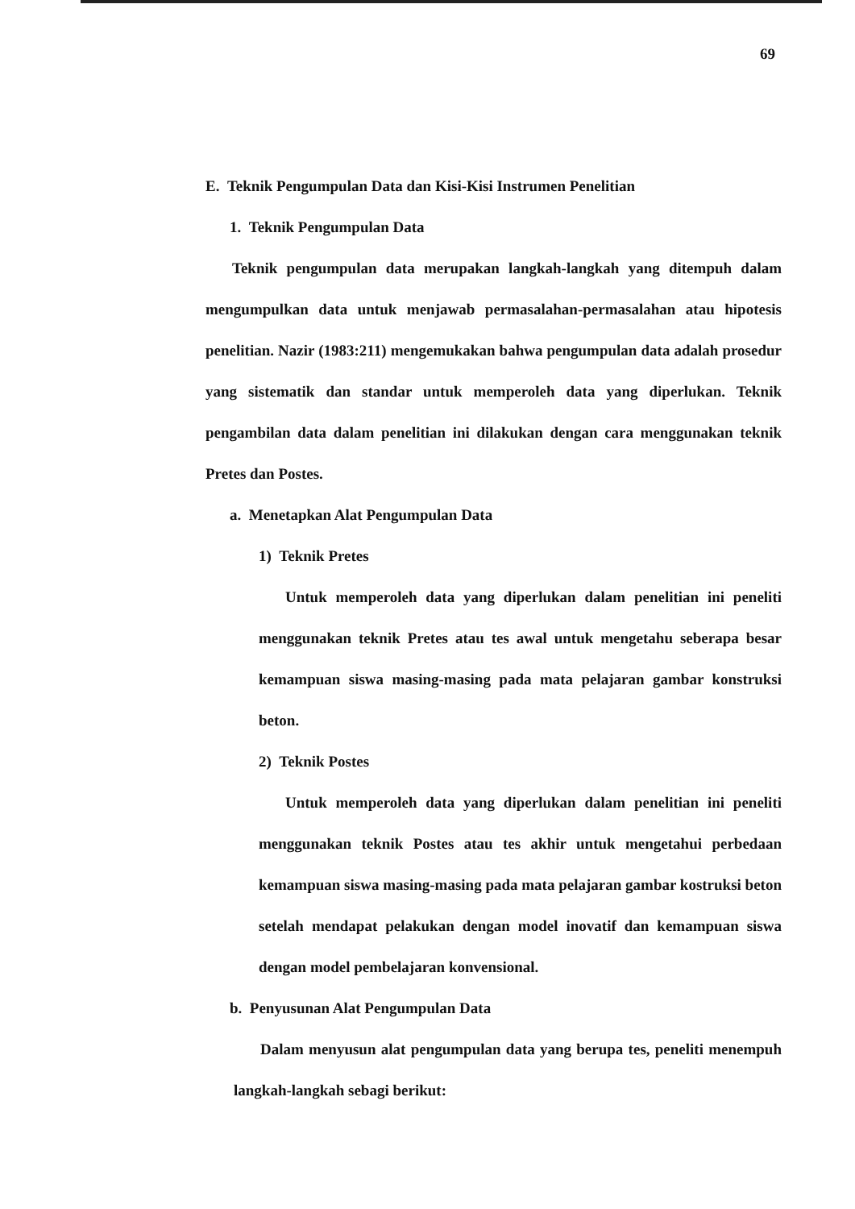69
E. Teknik Pengumpulan Data dan Kisi-Kisi Instrumen Penelitian
1. Teknik Pengumpulan Data
Teknik pengumpulan data merupakan langkah-langkah yang ditempuh dalam mengumpulkan data untuk menjawab permasalahan-permasalahan atau hipotesis penelitian. Nazir (1983:211) mengemukakan bahwa pengumpulan data adalah prosedur yang sistematik dan standar untuk memperoleh data yang diperlukan. Teknik pengambilan data dalam penelitian ini dilakukan dengan cara menggunakan teknik Pretes dan Postes.
a. Menetapkan Alat Pengumpulan Data
1) Teknik Pretes
Untuk memperoleh data yang diperlukan dalam penelitian ini peneliti menggunakan teknik Pretes atau tes awal untuk mengetahu seberapa besar kemampuan siswa masing-masing pada mata pelajaran gambar konstruksi beton.
2) Teknik Postes
Untuk memperoleh data yang diperlukan dalam penelitian ini peneliti menggunakan teknik Postes atau tes akhir untuk mengetahui perbedaan kemampuan siswa masing-masing pada mata pelajaran gambar kostruksi beton setelah mendapat pelakukan dengan model inovatif dan kemampuan siswa dengan model pembelajaran konvensional.
b. Penyusunan Alat Pengumpulan Data
Dalam menyusun alat pengumpulan data yang berupa tes, peneliti menempuh langkah-langkah sebagi berikut: